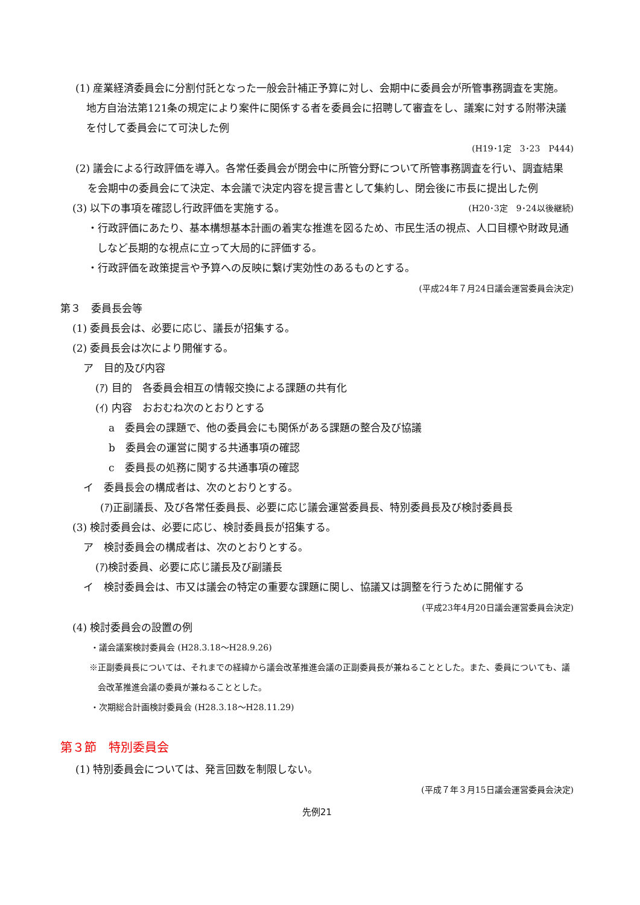(1) 産業経済委員会に分割付託となった一般会計補正予算に対し、会期中に委員会が所管事務調査を実施。地方自治法第121条の規定により案件に関係する者を委員会に招聘して審査をし、議案に対する附帯決議を付して委員会にて可決した例
(H19･1定　3･23　P444)
(2) 議会による行政評価を導入。各常任委員会が閉会中に所管分野について所管事務調査を行い、調査結果を会期中の委員会にて決定、本会議で決定内容を提言書として集約し、閉会後に市長に提出した例 (H20･3定　9･24以後継続)
(3) 以下の事項を確認し行政評価を実施する。
・行政評価にあたり、基本構想基本計画の着実な推進を図るため、市民生活の視点、人口目標や財政見通しなど長期的な視点に立って大局的に評価する。
・行政評価を政策提言や予算への反映に繋げ実効性のあるものとする。
(平成24年７月24日議会運営委員会決定)
第３　委員長会等
(1) 委員長会は、必要に応じ、議長が招集する。
(2) 委員長会は次により開催する。
ア　目的及び内容
(ｱ) 目的　各委員会相互の情報交換による課題の共有化
(ｲ) 内容　おおむね次のとおりとする
a　委員会の課題で、他の委員会にも関係がある課題の整合及び協議
b　委員会の運営に関する共通事項の確認
c　委員長の処務に関する共通事項の確認
イ　委員長会の構成者は、次のとおりとする。
(ｱ)正副議長、及び各常任委員長、必要に応じ議会運営委員長、特別委員長及び検討委員長
(3) 検討委員会は、必要に応じ、検討委員長が招集する。
ア　検討委員会の構成者は、次のとおりとする。
(ｱ)検討委員、必要に応じ議長及び副議長
イ　検討委員会は、市又は議会の特定の重要な課題に関し、協議又は調整を行うために開催する
(平成23年4月20日議会運営委員会決定)
(4) 検討委員会の設置の例
・議会議案検討委員会 (H28.3.18～H28.9.26)
※正副委員長については、それまでの経緯から議会改革推進会議の正副委員長が兼ねることとした。また、委員についても、議会改革推進会議の委員が兼ねることとした。
・次期総合計画検討委員会 (H28.3.18～H28.11.29)
第３節　特別委員会
(1) 特別委員会については、発言回数を制限しない。
(平成７年３月15日議会運営委員会決定)
先例21